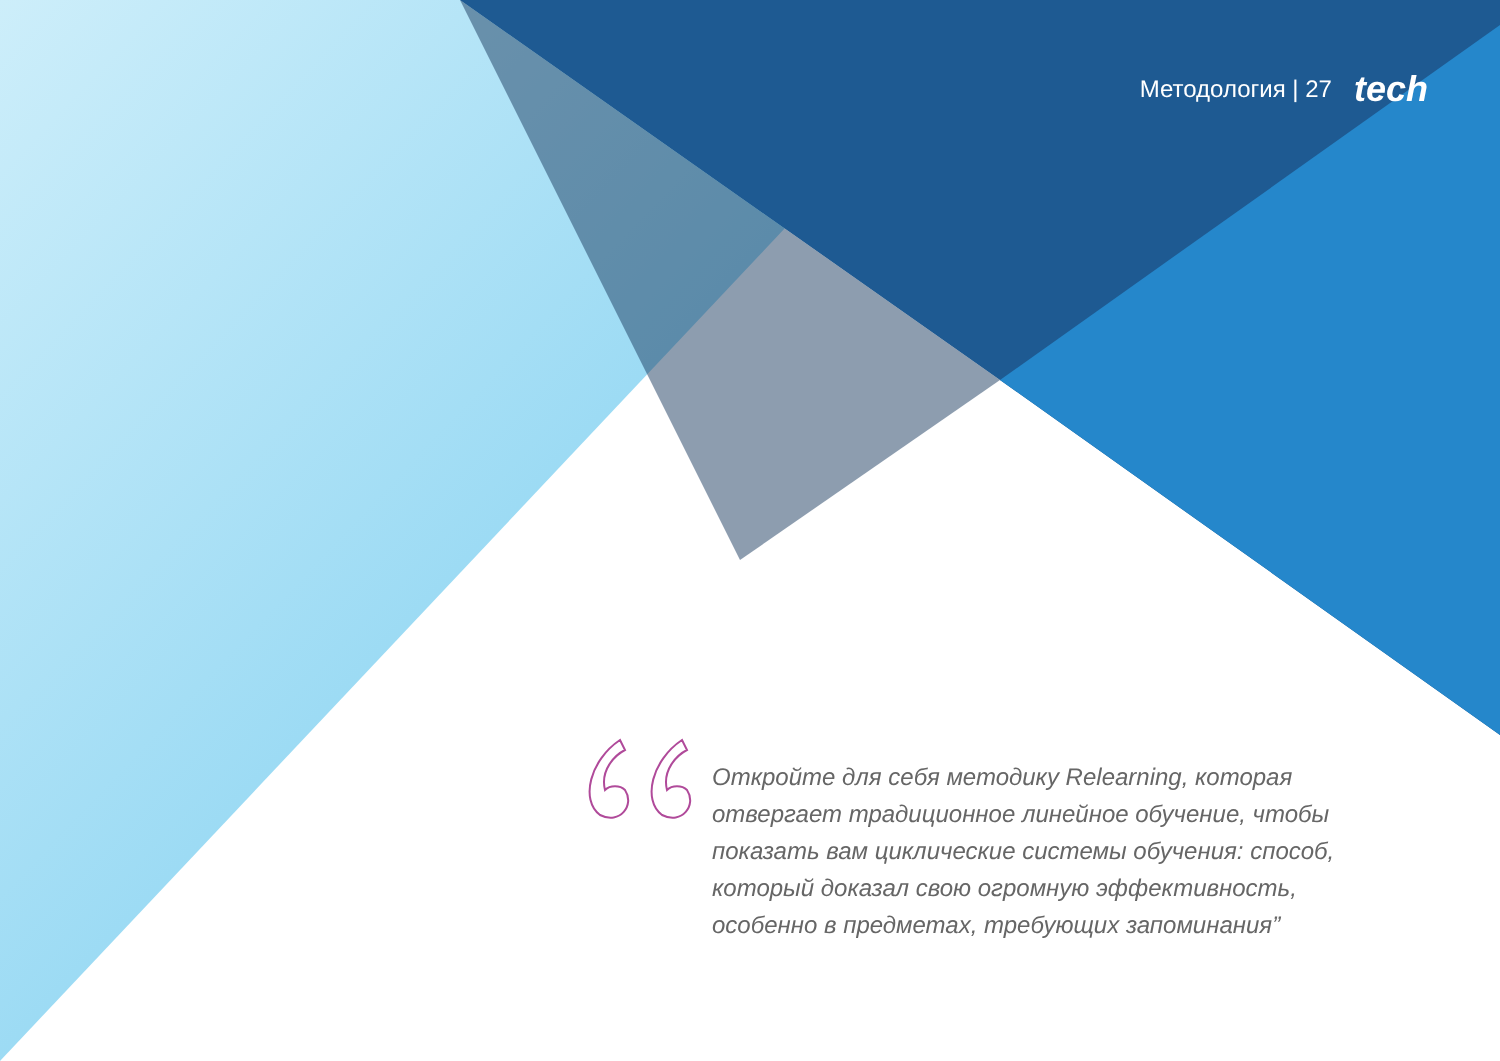Методология | 27 tech
Откройте для себя методику Relearning, которая отвергает традиционное линейное обучение, чтобы показать вам циклические системы обучения: способ, который доказал свою огромную эффективность, особенно в предметах, требующих запоминания”